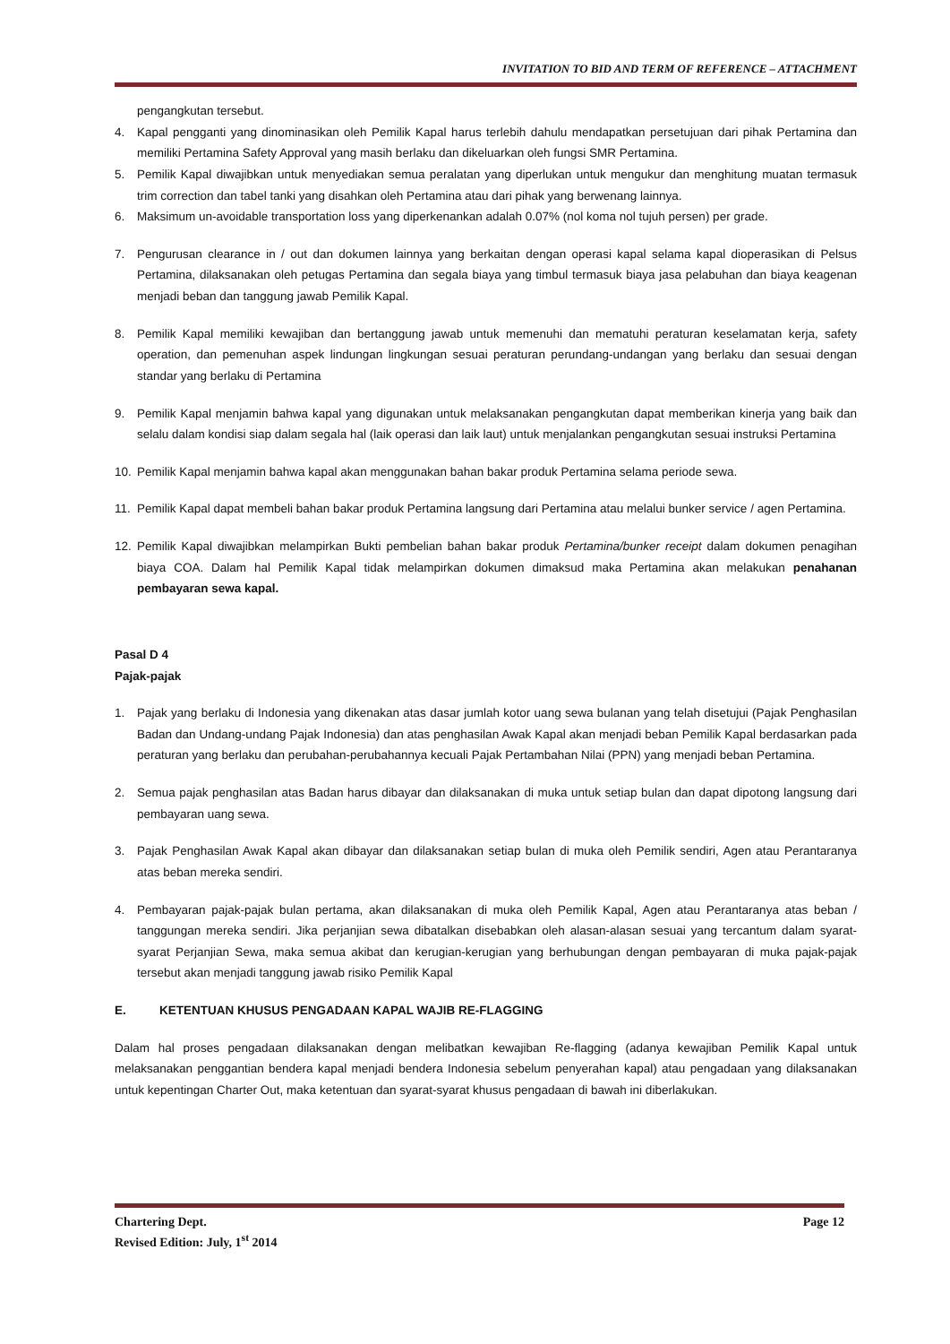INVITATION TO BID AND TERM OF REFERENCE – ATTACHMENT
pengangkutan tersebut.
4. Kapal pengganti yang dinominasikan oleh Pemilik Kapal harus terlebih dahulu mendapatkan persetujuan dari pihak Pertamina dan memiliki Pertamina Safety Approval yang masih berlaku dan dikeluarkan oleh fungsi SMR Pertamina.
5. Pemilik Kapal diwajibkan untuk menyediakan semua peralatan yang diperlukan untuk mengukur dan menghitung muatan termasuk trim correction dan tabel tanki yang disahkan oleh Pertamina atau dari pihak yang berwenang lainnya.
6. Maksimum un-avoidable transportation loss yang diperkenankan adalah 0.07% (nol koma nol tujuh persen) per grade.
7. Pengurusan clearance in / out dan dokumen lainnya yang berkaitan dengan operasi kapal selama kapal dioperasikan di Pelsus Pertamina, dilaksanakan oleh petugas Pertamina dan segala biaya yang timbul termasuk biaya jasa pelabuhan dan biaya keagenan menjadi beban dan tanggung jawab Pemilik Kapal.
8. Pemilik Kapal memiliki kewajiban dan bertanggung jawab untuk memenuhi dan mematuhi peraturan keselamatan kerja, safety operation, dan pemenuhan aspek lindungan lingkungan sesuai peraturan perundang-undangan yang berlaku dan sesuai dengan standar yang berlaku di Pertamina
9. Pemilik Kapal menjamin bahwa kapal yang digunakan untuk melaksanakan pengangkutan dapat memberikan kinerja yang baik dan selalu dalam kondisi siap dalam segala hal (laik operasi dan laik laut) untuk menjalankan pengangkutan sesuai instruksi Pertamina
10. Pemilik Kapal menjamin bahwa kapal akan menggunakan bahan bakar produk Pertamina selama periode sewa.
11. Pemilik Kapal dapat membeli bahan bakar produk Pertamina langsung dari Pertamina atau melalui bunker service / agen Pertamina.
12. Pemilik Kapal diwajibkan melampirkan Bukti pembelian bahan bakar produk Pertamina/bunker receipt dalam dokumen penagihan biaya COA. Dalam hal Pemilik Kapal tidak melampirkan dokumen dimaksud maka Pertamina akan melakukan penahanan pembayaran sewa kapal.
Pasal D 4
Pajak-pajak
1. Pajak yang berlaku di Indonesia yang dikenakan atas dasar jumlah kotor uang sewa bulanan yang telah disetujui (Pajak Penghasilan Badan dan Undang-undang Pajak Indonesia) dan atas penghasilan Awak Kapal akan menjadi beban Pemilik Kapal berdasarkan pada peraturan yang berlaku dan perubahan-perubahannya kecuali Pajak Pertambahan Nilai (PPN) yang menjadi beban Pertamina.
2. Semua pajak penghasilan atas Badan harus dibayar dan dilaksanakan di muka untuk setiap bulan dan dapat dipotong langsung dari pembayaran uang sewa.
3. Pajak Penghasilan Awak Kapal akan dibayar dan dilaksanakan setiap bulan di muka oleh Pemilik sendiri, Agen atau Perantaranya atas beban mereka sendiri.
4. Pembayaran pajak-pajak bulan pertama, akan dilaksanakan di muka oleh Pemilik Kapal, Agen atau Perantaranya atas beban / tanggungan mereka sendiri. Jika perjanjian sewa dibatalkan disebabkan oleh alasan-alasan sesuai yang tercantum dalam syarat-syarat Perjanjian Sewa, maka semua akibat dan kerugian-kerugian yang berhubungan dengan pembayaran di muka pajak-pajak tersebut akan menjadi tanggung jawab risiko Pemilik Kapal
E. KETENTUAN KHUSUS PENGADAAN KAPAL WAJIB RE-FLAGGING
Dalam hal proses pengadaan dilaksanakan dengan melibatkan kewajiban Re-flagging (adanya kewajiban Pemilik Kapal untuk melaksanakan penggantian bendera kapal menjadi bendera Indonesia sebelum penyerahan kapal) atau pengadaan yang dilaksanakan untuk kepentingan Charter Out, maka ketentuan dan syarat-syarat khusus pengadaan di bawah ini diberlakukan.
Chartering Dept. Page 12
Revised Edition: July, 1<sup>st</sup> 2014